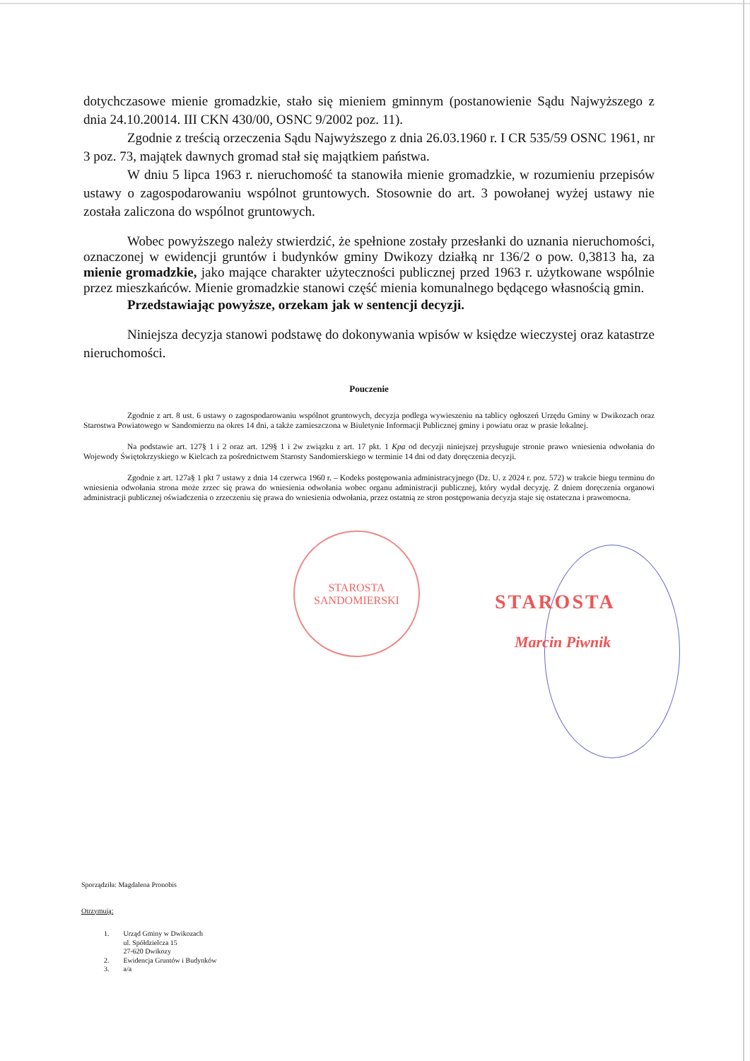dotychczasowe mienie gromadzkie, stało się mieniem gminnym (postanowienie Sądu Najwyższego z dnia 24.10.20014. III CKN 430/00, OSNC 9/2002 poz. 11).
Zgodnie z treścią orzeczenia Sądu Najwyższego z dnia 26.03.1960 r. I CR 535/59 OSNC 1961, nr 3 poz. 73, majątek dawnych gromad stał się majątkiem państwa.
W dniu 5 lipca 1963 r. nieruchomość ta stanowiła mienie gromadzkie, w rozumieniu przepisów ustawy o zagospodarowaniu wspólnot gruntowych. Stosownie do art. 3 powołanej wyżej ustawy nie została zaliczona do wspólnot gruntowych.
Wobec powyższego należy stwierdzić, że spełnione zostały przesłanki do uznania nieruchomości, oznaczonej w ewidencji gruntów i budynków gminy Dwikozy działką nr 136/2 o pow. 0,3813 ha, za mienie gromadzkie, jako mające charakter użyteczności publicznej przed 1963 r. użytkowane wspólnie przez mieszkańców. Mienie gromadzkie stanowi część mienia komunalnego będącego własnością gmin.
Przedstawiając powyższe, orzekam jak w sentencji decyzji.
Niniejsza decyzja stanowi podstawę do dokonywania wpisów w księdze wieczystej oraz katastrze nieruchomości.
Pouczenie
Zgodnie z art. 8 ust. 6 ustawy o zagospodarowaniu wspólnot gruntowych, decyzja podlega wywieszeniu na tablicy ogłoszeń Urzędu Gminy w Dwikozach oraz Starostwa Powiatowego w Sandomierzu na okres 14 dni, a także zamieszczona w Biuletynie Informacji Publicznej gminy i powiatu oraz w prasie lokalnej.
Na podstawie art. 127§ 1 i 2 oraz art. 129§ 1 i 2w związku z art. 17 pkt. 1 Kpa od decyzji niniejszej przysługuje stronie prawo wniesienia odwołania do Wojewody Świętokrzyskiego w Kielcach za pośrednictwem Starosty Sandomierskiego w terminie 14 dni od daty doręczenia decyzji.
Zgodnie z art. 127a§ 1 pkt 7 ustawy z dnia 14 czerwca 1960 r. – Kodeks postępowania administracyjnego (Dz. U. z 2024 r. poz. 572) w trakcie biegu terminu do wniesienia odwołania strona może zrzec się prawa do wniesienia odwołania wobec organu administracji publicznej, który wydał decyzję. Z dniem doręczenia organowi administracji publicznej oświadczenia o zrzeczeniu się prawa do wniesienia odwołania, przez ostatnią ze stron postępowania decyzja staje się ostateczna i prawomocna.
STAROSTA SANDOMIERSKI
STAROSTA
Marcin Piwnik
Sporządziła: Magdalena Pronobis
Otrzymują:
| 1. | Urząd Gminy w Dwikozach ul. Spółdzielcza 15 27-620 Dwikozy |
| 2. | Ewidencja Gruntów i Budynków |
| 3. | a/a |